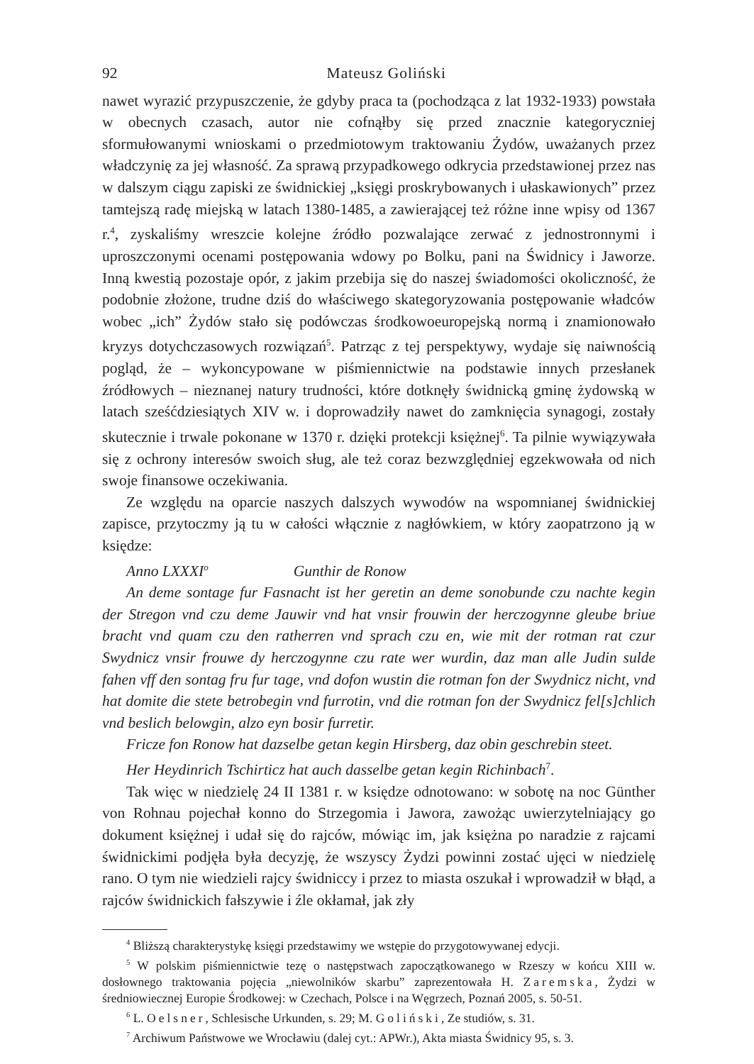92 Mateusz Goliński
nawet wyrazić przypuszczenie, że gdyby praca ta (pochodząca z lat 1932-1933) powstała w obecnych czasach, autor nie cofnąłby się przed znacznie kategoryczniej sformułowanymi wnioskami o przedmiotowym traktowaniu Żydów, uważanych przez władczynię za jej własność. Za sprawą przypadkowego odkrycia przedstawionej przez nas w dalszym ciągu zapiski ze świdnickiej „księgi proskrybowanych i ułaskawionych” przez tamtejszą radę miejską w latach 1380-1485, a zawierającej też różne inne wpisy od 1367 r.<sup>4</sup>, zyskaliśmy wreszcie kolejne źródło pozwalające zerwać z jednostronnymi i uproszczonymi ocenami postępowania wdowy po Bolku, pani na Świdnicy i Jaworze. Inną kwestią pozostaje opór, z jakim przebija się do naszej świadomości okoliczność, że podobnie złożone, trudne dziś do właściwego skategoryzowania postępowanie władców wobec „ich” Żydów stało się podówczas środkowoeuropejską normą i znamionowało kryzys dotychczasowych rozwiązań<sup>5</sup>. Patrząc z tej perspektywy, wydaje się naiwnością pogląd, że – wykoncypowane w piśmiennictwie na podstawie innych przesłanek źródłowych – nieznanej natury trudności, które dotknęły świdnicką gminę żydowską w latach sześćdziesiątych XIV w. i doprowadziły nawet do zamknięcia synagogi, zostały skutecznie i trwale pokonane w 1370 r. dzięki protekcji księżnej<sup>6</sup>. Ta pilnie wywiązywała się z ochrony interesów swoich sług, ale też coraz bezwzględniej egzekwowała od nich swoje finansowe oczekiwania.
Ze względu na oparcie naszych dalszych wywodów na wspomnianej świdnickiej zapisce, przytoczmy ją tu w całości włącznie z nagłówkiem, w który zaopatrzono ją w księdze:
Anno LXXXI<sup>o</sup> Gunthir de Ronow
An deme sontage fur Fasnacht ist her geretin an deme sonobunde czu nachte kegin der Stregon vnd czu deme Jauwir vnd hat vnsir frouwin der herczogynne gleube briue bracht vnd quam czu den ratherren vnd sprach czu en, wie mit der rotman rat czur Swydnicz vnsir frouwe dy herczogynne czu rate wer wurdin, daz man alle Judin sulde fahen vff den sontag fru fur tage, vnd dofon wustin die rotman fon der Swydnicz nicht, vnd hat domite die stete betrobegin vnd furrotin, vnd die rotman fon der Swydnicz fel[s]chlich vnd beslich belowgin, alzo eyn bosir furretir.
Fricze fon Ronow hat dazselbe getan kegin Hirsberg, daz obin geschrebin steet.
Her Heydinrich Tschirticz hat auch dasselbe getan kegin Richinbach<sup>7</sup>.
Tak więc w niedzielę 24 II 1381 r. w księdze odnotowano: w sobotę na noc Günther von Rohnau pojechał konno do Strzegomia i Jawora, zawożąc uwierzytelniający go dokument księżnej i udał się do rajców, mówiąc im, jak księżna po naradzie z rajcami świdnickimi podjęła była decyzję, że wszyscy Żydzi powinni zostać ujęci w niedzielę rano. O tym nie wiedzieli rajcy świdniccy i przez to miasta oszukał i wprowadził w błąd, a rajców świdnickich fałszywie i źle okłamał, jak zły
<sup>4</sup> Bliższą charakterystykę księgi przedstawimy we wstępie do przygotowywanej edycji.
<sup>5</sup> W polskim piśmiennictwie tezę o następstwach zapoczątkowanego w Rzeszy w końcu XIII w. dosłownego traktowania pojęcia „niewolników skarbu” zaprezentowała H. Zaremska, Żydzi w średniowiecznej Europie Środkowej: w Czechach, Polsce i na Węgrzech, Poznań 2005, s. 50-51.
<sup>6</sup> L. Oelsner, Schlesische Urkunden, s. 29; M. Goliński, Ze studiów, s. 31.
<sup>7</sup> Archiwum Państwowe we Wrocławiu (dalej cyt.: APWr.), Akta miasta Świdnicy 95, s. 3.